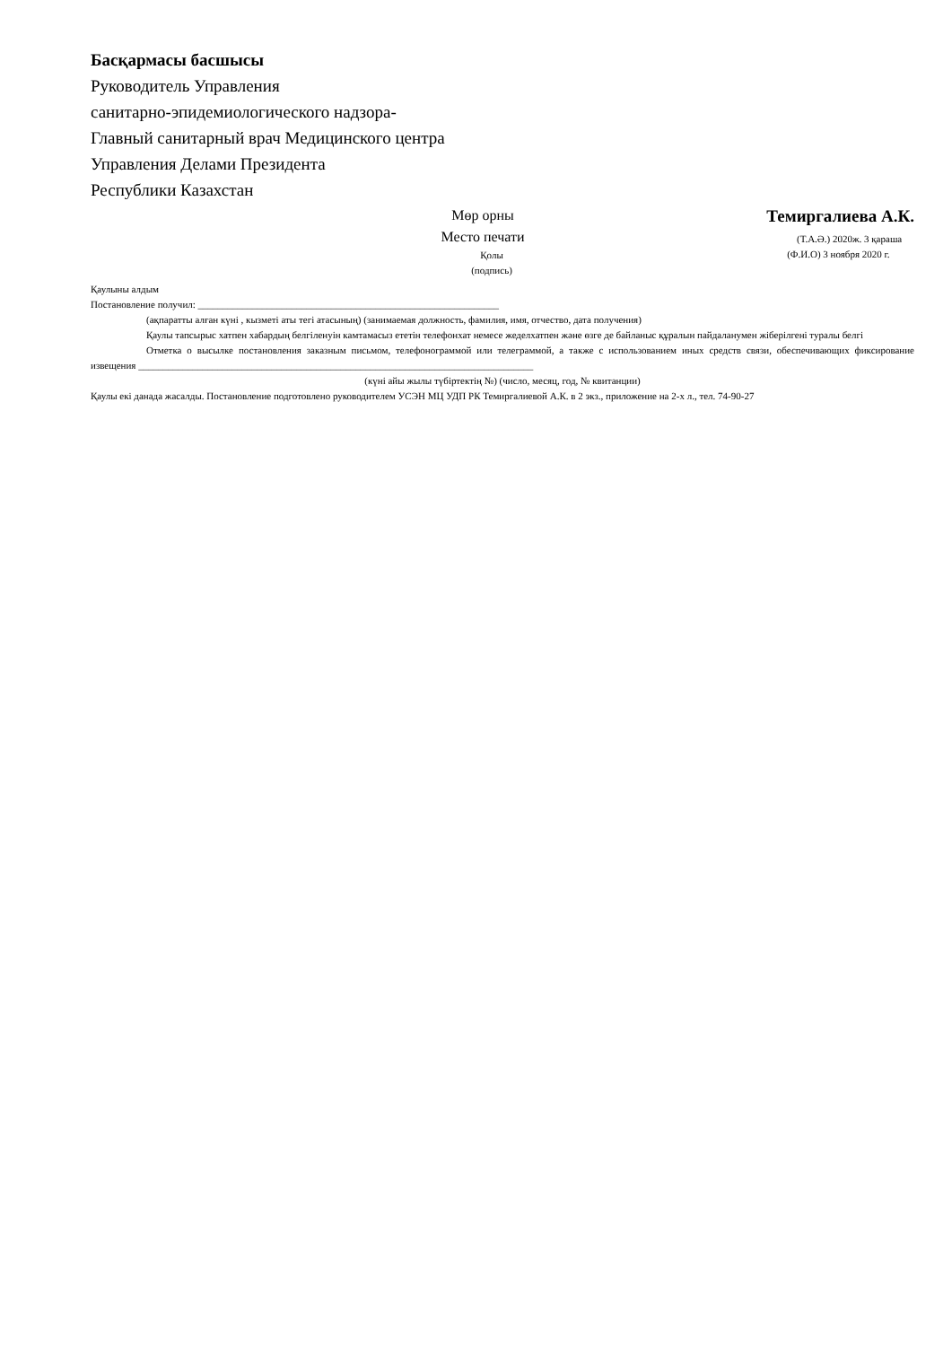Басқармасы басшысы
Руководитель Управления
санитарно-эпидемиологического надзора-
Главный санитарный врач Медицинского центра
Управления Делами Президента
Республики Казахстан
Мөр орны
Место печати
Қолы
(подпись)
Темиргалиева А.К.
(Т.А.Ә.) 2020ж. 3 қараша
(Ф.И.О) 3 ноября 2020 г.
Қаулыны алдым
Постановление получил: _____________________________________________________________
(ақпаратты алған күні , кызметі аты тегі атасының) (занимаемая должность, фамилия, имя, отчество, дата получения)
Қаулы тапсырыс хатпен хабардың белгіленуін камтамасыз ететін телефонхат немесе жеделхатпен және өзге де байланыс құралын пайдаланумен жіберілгені туралы белгі
Отметка о высылке постановления заказным письмом, телефонограммой или телеграммой, а также с использованием иных средств связи, обеспечивающих фиксирование извещения ________________________________________________________________________________
(күні айы жылы түбіртектің №) (число, месяц, год, № квитанции)
Қаулы екі данада жасалды. Постановление подготовлено руководителем УСЭН МЦ УДП РК Темиргалиевой А.К. в 2 экз., приложение на 2-х л., тел. 74-90-27